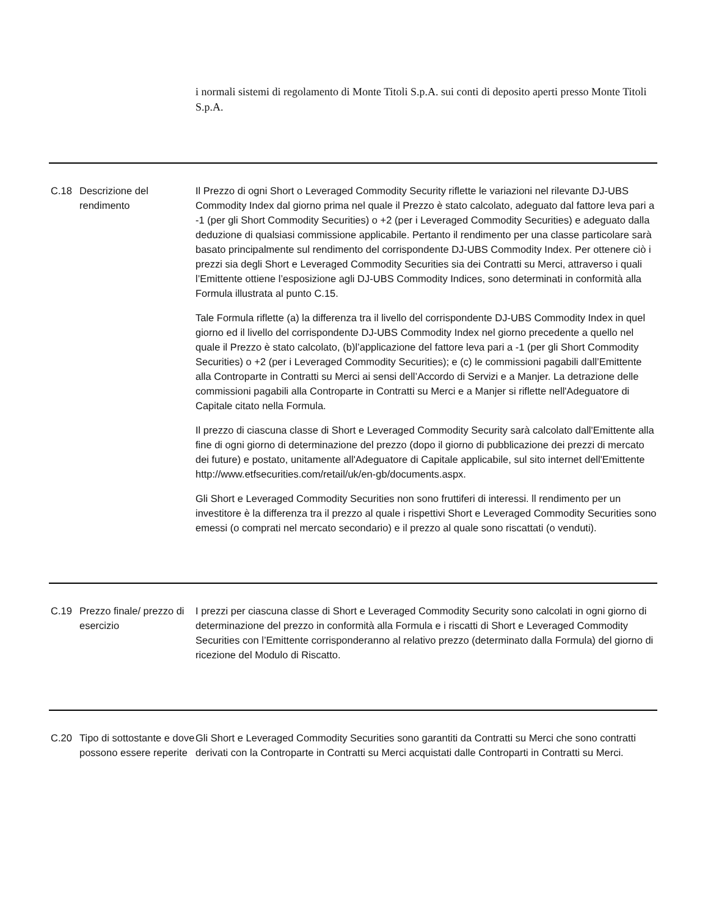| | | i normali sistemi di regolamento di Monte Titoli S.p.A. sui conti di deposito aperti presso Monte Titoli S.p.A. |
| C.18 | Descrizione del rendimento | Il Prezzo di ogni Short o Leveraged Commodity Security riflette le variazioni nel rilevante DJ-UBS Commodity Index dal giorno prima nel quale il Prezzo è stato calcolato, adeguato dal fattore leva pari a -1 (per gli Short Commodity Securities) o +2 (per i Leveraged Commodity Securities) e adeguato dalla deduzione di qualsiasi commissione applicabile. Pertanto il rendimento per una classe particolare sarà basato principalmente sul rendimento del corrispondente DJ-UBS Commodity Index. Per ottenere ciò i prezzi sia degli Short e Leveraged Commodity Securities sia dei Contratti su Merci, attraverso i quali l’Emittente ottiene l’esposizione agli DJ-UBS Commodity Indices, sono determinati in conformità alla Formula illustrata al punto C.15. Tale Formula riflette (a) la differenza tra il livello del corrispondente DJ-UBS Commodity Index in quel giorno ed il livello del corrispondente DJ-UBS Commodity Index nel giorno precedente a quello nel quale il Prezzo è stato calcolato, (b)l’applicazione del fattore leva pari a -1 (per gli Short Commodity Securities) o +2 (per i Leveraged Commodity Securities); e (c) le commissioni pagabili dall’Emittente alla Controparte in Contratti su Merci ai sensi dell’Accordo di Servizi e a Manjer. La detrazione delle commissioni pagabili alla Controparte in Contratti su Merci e a Manjer si riflette nell'Adeguatore di Capitale citato nella Formula. Il prezzo di ciascuna classe di Short e Leveraged Commodity Security sarà calcolato dall'Emittente alla fine di ogni giorno di determinazione del prezzo (dopo il giorno di pubblicazione dei prezzi di mercato dei future) e postato, unitamente all'Adeguatore di Capitale applicabile, sul sito internet dell'Emittente http://www.etfsecurities.com/retail/uk/en-gb/documents.aspx. Gli Short e Leveraged Commodity Securities non sono fruttiferi di interessi. ll rendimento per un investitore è la differenza tra il prezzo al quale i rispettivi Short e Leveraged Commodity Securities sono emessi (o comprati nel mercato secondario) e il prezzo al quale sono riscattati (o venduti). |
| C.19 | Prezzo finale/ prezzo di esercizio | I prezzi per ciascuna classe di Short e Leveraged Commodity Security sono calcolati in ogni giorno di determinazione del prezzo in conformità alla Formula e i riscatti di Short e Leveraged Commodity Securities con l’Emittente corrisponderanno al relativo prezzo (determinato dalla Formula) del giorno di ricezione del Modulo di Riscatto. |
| C.20 | Tipo di sottostante e dove possono essere reperite | Gli Short e Leveraged Commodity Securities sono garantiti da Contratti su Merci che sono contratti derivati con la Controparte in Contratti su Merci acquistati dalle Controparti in Contratti su Merci. |